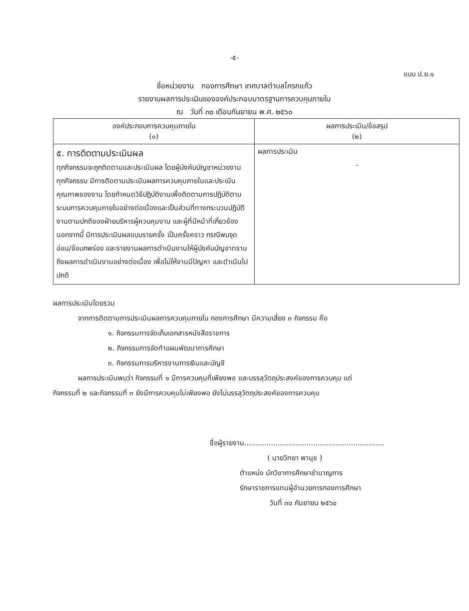-๕-
แบบ ป.ย.๑
ชื่อหน่วยงาน กองการศึกษา เทศบาลตำบลโกรกแก้ว
รายงานผลการประเมินขององค์ประกอบมาตรฐานการควบคุมภายใน
ณ วันที่ ๓๐ เดือนกันยายน พ.ศ. ๒๕๖๐
| องค์ประกอบการควบคุมภายใน (๑) | ผลการประเมิน/ข้อสรุป (๒) |
| --- | --- |
| ๕. การติดตามประเมินผล ทุกกิจกรรมจะถูกติดตามและประเมินผล โดยผู้บังคับบัญชาหน่วยงาน ทุกกิจกรรม มีการติดตามประเมินผลการควบคุมภายในและประเมินคุณภาพของงาน โดยกำหนดวิธีปฏิบัติงานเพื่อติดตามการปฏิบัติตามระบบการควบคุมภายในอย่างต่อเนื่องและเป็นส่วนที่ทางกระบวนปฏิบัติงานตามปกติของฝ่ายบริหารผู้ควบคุมงาน และผู้ที่มีหน้าที่เกี่ยวข้อง นอกจากนี้ มีการประเมินผลแบบรายครั้ง เป็นครั้งคราว กรณีพบจุดอ่อน/ข้อบกพร่อง และรายงานผลการดำเนินงานให้ผู้บังคับบัญชาทราบถึงผลการดำเนินงานอย่างต่อเนื่อง เพื่อไม่ให้งานมีปัญหา และดำเนินไปปกติ | ผลการประเมิน - |
ผลการประเมินโดยรวม
จากการติดตามการประเมินผลการควบคุมภายใน กองการศึกษา มีความเสี่ยง ๓ กิจกรรม คือ
๑. กิจกรรมการจัดเก็บเอกสารหนังสือราชการ
๒. กิจกรรมการจัดทำแผนพัฒนาการศึกษา
๓. กิจกรรมการบริหารงานการเงินและบัญชี
ผลการประเมินพบว่า กิจกรรมที่ ๑ มีการควบคุมที่เพียงพอ และบรรลุวัตถุประสงค์ของการควบคุม แต่
กิจกรรมที่ ๒ และกิจกรรมที่ ๓ ยังมีการควบคุมไม่เพียงพอ ยังไม่บรรลุวัตถุประสงค์ของการควบคุม
ชื่อผู้รายงาน...............................................................
( นายวิทยา พานุช )
ตำแหน่ง นักวิชาการศึกษาชำนาญการ
รักษาราชการแทนผู้อำนวยการกองการศึกษา
วันที่ ๓๐ กันยายน ๒๕๖๐